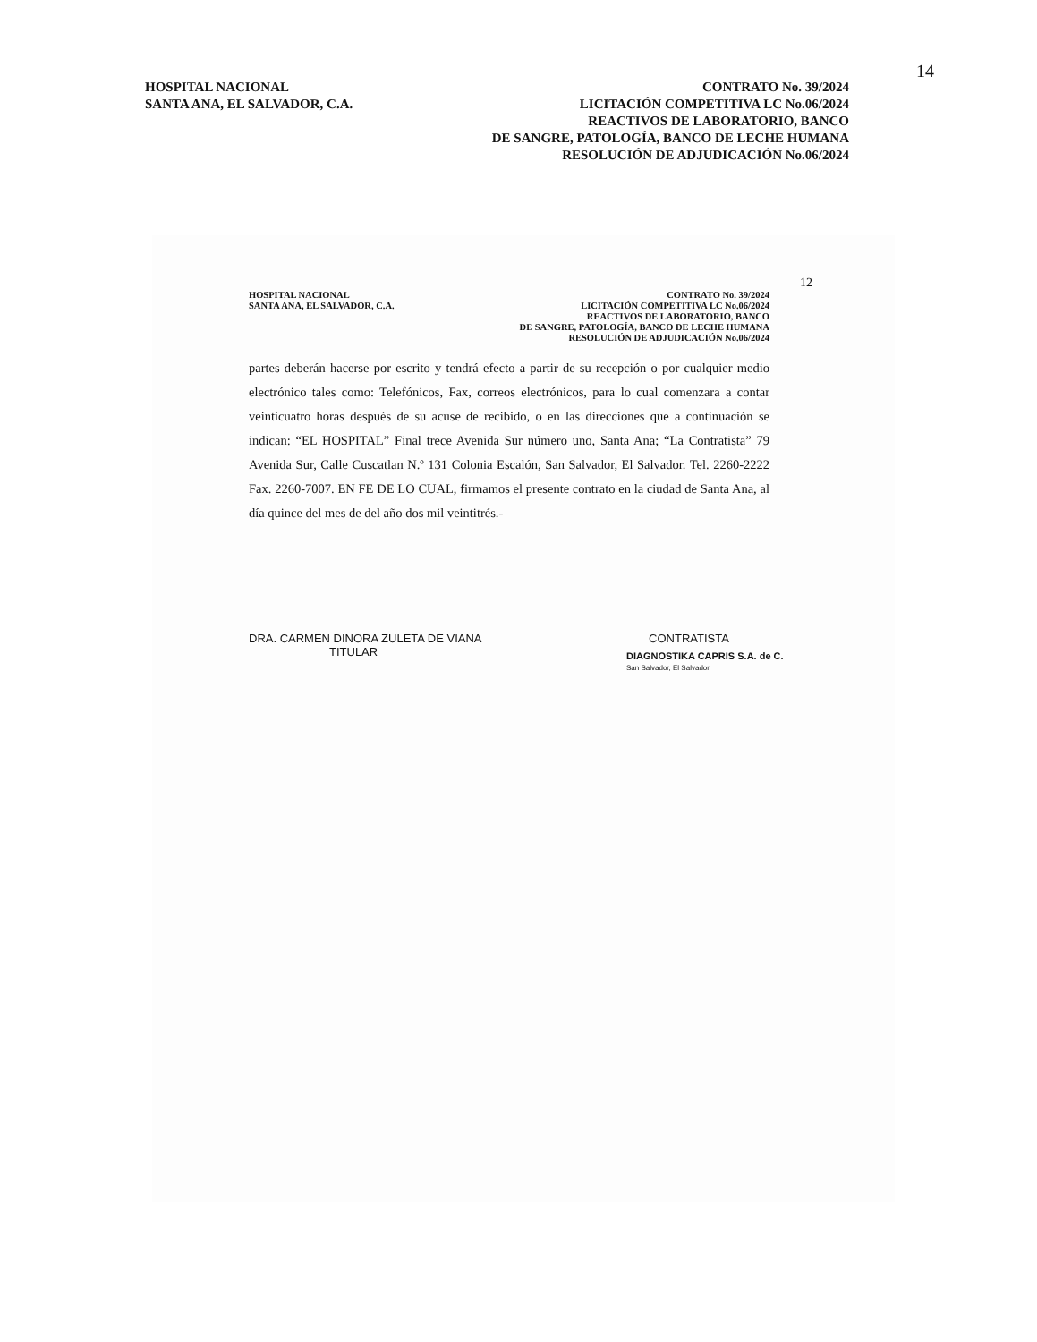14
HOSPITAL NACIONAL
SANTA ANA, EL SALVADOR, C.A.
CONTRATO No. 39/2024
LICITACIÓN COMPETITIVA LC No.06/2024
REACTIVOS DE LABORATORIO, BANCO
DE SANGRE, PATOLOGÍA, BANCO DE LECHE HUMANA
RESOLUCIÓN DE ADJUDICACIÓN No.06/2024
12
HOSPITAL NACIONAL
SANTA ANA, EL SALVADOR, C.A.
CONTRATO No. 39/2024
LICITACIÓN COMPETITIVA LC No.06/2024
REACTIVOS DE LABORATORIO, BANCO
DE SANGRE, PATOLOGÍA, BANCO DE LECHE HUMANA
RESOLUCIÓN DE ADJUDICACIÓN No.06/2024
partes deberán hacerse por escrito y tendrá efecto a partir de su recepción o por cualquier medio electrónico tales como: Telefónicos, Fax, correos electrónicos, para lo cual comenzara a contar veinticuatro horas después de su acuse de recibido, o en las direcciones que a continuación se indican: “EL HOSPITAL” Final trece Avenida Sur número uno, Santa Ana; “La Contratista” 79 Avenida Sur, Calle Cuscatlan N.º 131 Colonia Escalón, San Salvador, El Salvador. Tel. 2260-2222 Fax. 2260-7007. EN FE DE LO CUAL, firmamos el presente contrato en la ciudad de Santa Ana, al día quince del mes de del año dos mil veintitrés.-
DRA. CARMEN DINORA ZULETA DE VIANA
TITULAR
CONTRATISTA
DIAGNOSTIKA CAPRIS S.A. de C.
San Salvador, El Salvador